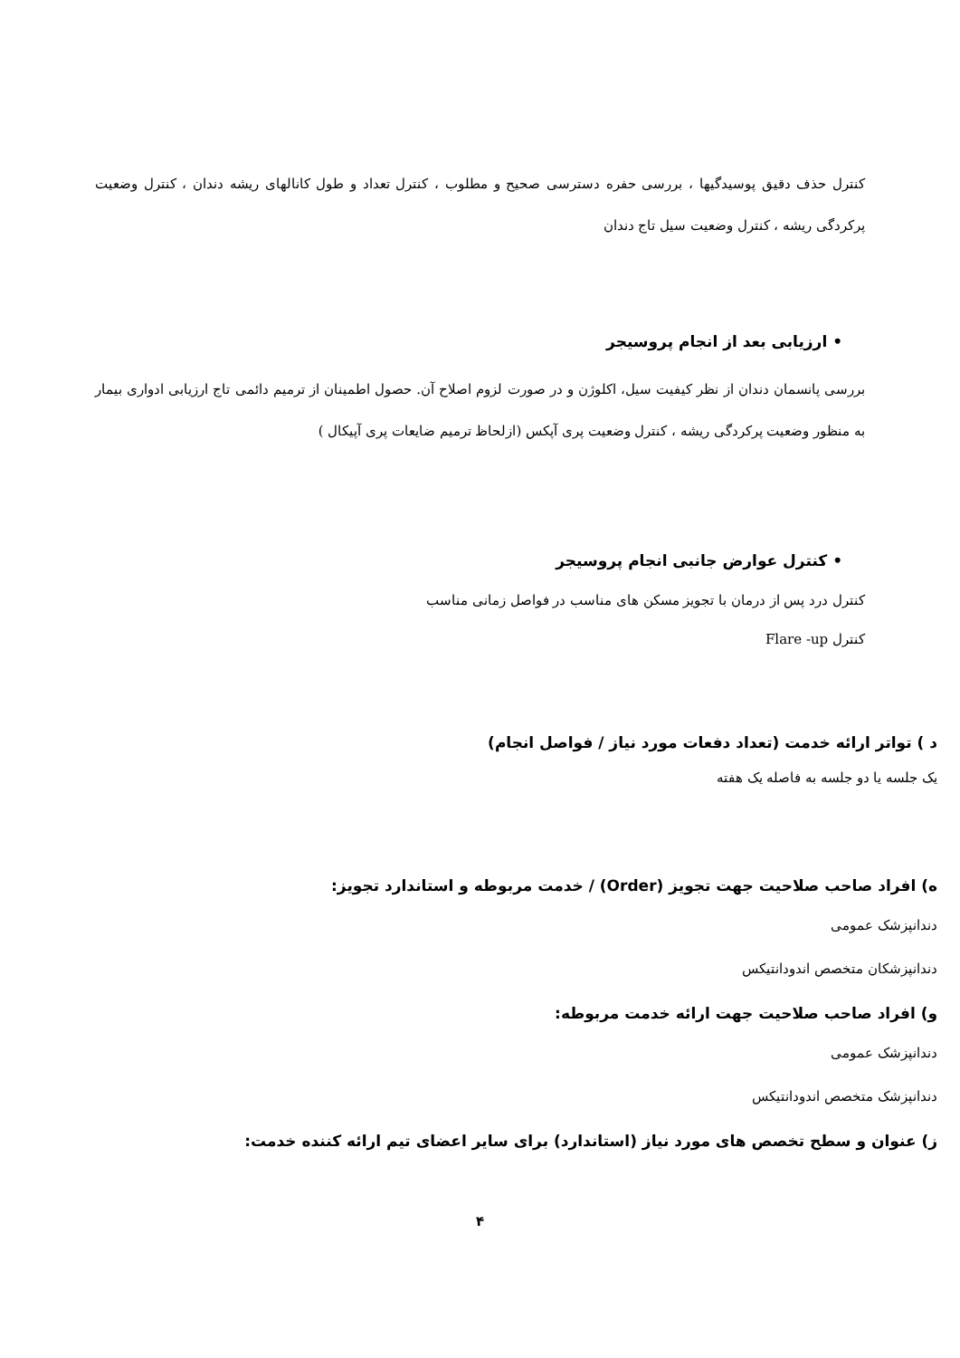کنترل حذف دقیق پوسیدگیها ، بررسی حفره دسترسی صحیح و مطلوب ، کنترل تعداد و طول کانالهای ریشه دندان ، کنترل وضعیت پرکردگی ریشه ، کنترل وضعیت سیل تاج دندان
• ارزیابی بعد از انجام پروسیجر
بررسی پانسمان دندان از نظر کیفیت سیل، اکلوژن و در صورت لزوم اصلاح آن. حصول اطمینان از ترمیم دائمی تاج ارزیابی ادواری بیمار به منظور وضعیت پرکردگی ریشه ، کنترل وضعیت پری آپکس (ازلحاظ ترمیم ضایعات پری آپیکال )
• کنترل عوارض جانبی انجام پروسیجر
کنترل درد پس از درمان با تجویز مسکن های مناسب در فواصل زمانی مناسب
کنترل Flare -up
د ) تواتر ارائه خدمت (تعداد دفعات مورد نیاز / فواصل انجام)
یک جلسه یا دو جلسه به فاصله یک هفته
ه) افراد صاحب صلاحیت جهت تجویز (Order) / خدمت مربوطه و استاندارد تجویز:
دندانپزشک عمومی
دندانپزشکان متخصص اندودانتیکس
و) افراد صاحب صلاحیت جهت ارائه خدمت مربوطه:
دندانپزشک عمومی
دندانپزشک متخصص اندودانتیکس
ز) عنوان و سطح تخصص های مورد نیاز (استاندارد) برای سایر اعضای تیم ارائه کننده خدمت:
۴